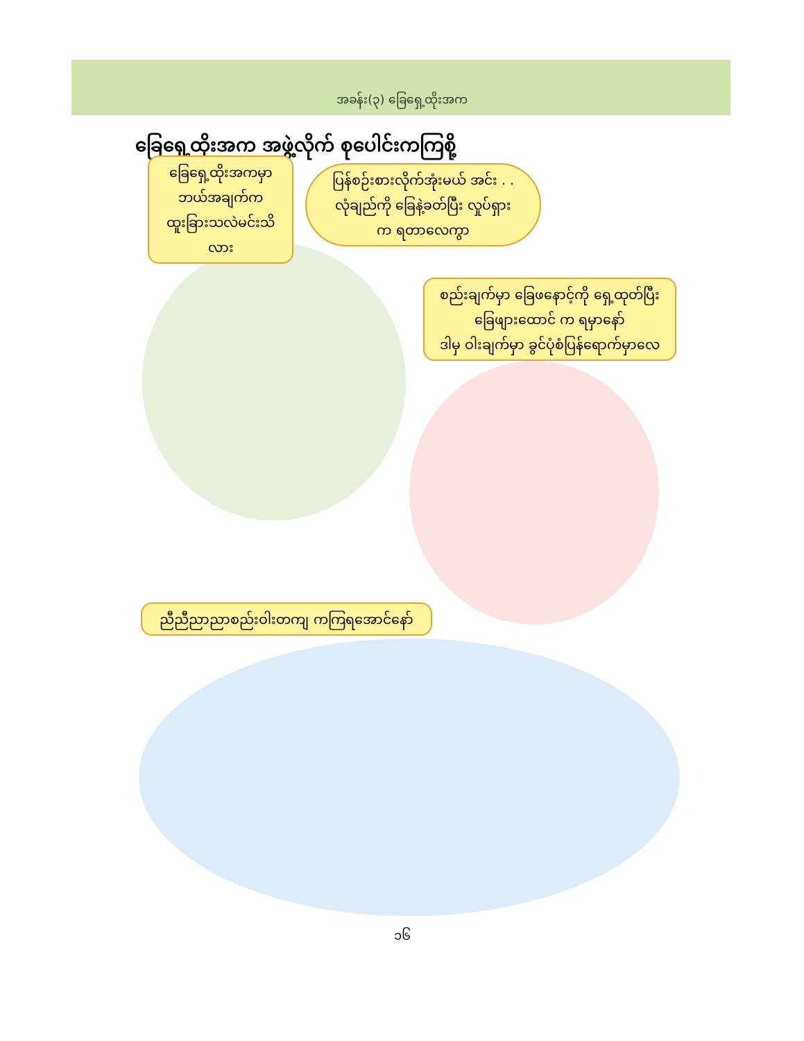အခန်း(၃) ခြေရှေ့ထိုးအက
ခြေရှေ့ထိုးအက အဖွဲ့လိုက် စုပေါင်းကကြစို့
ခြေရှေ့ထိုးအကမှာ
ဘယ်အချက်က
ထူးခြားသလဲမင်းသိလား
ပြန်စဉ်းစားလိုက်အုံးမယ် အင်း . .
လုံချည်ကို ခြေနဲ့ခတ်ပြီး လှုပ်ရှား
က ရတာလေကွာ
စည်းချက်မှာ ခြေဖနောင့်ကို ရှေ့ထုတ်ပြီး
ခြေဖျားထောင် က ရမှာနော်
ဒါမှ ဝါးချက်မှာ ခွင်ပုံစံပြန်ရောက်မှာလေ
ညီညီညာညာစည်းဝါးတကျ ကကြရအောင်နော်
၁၆